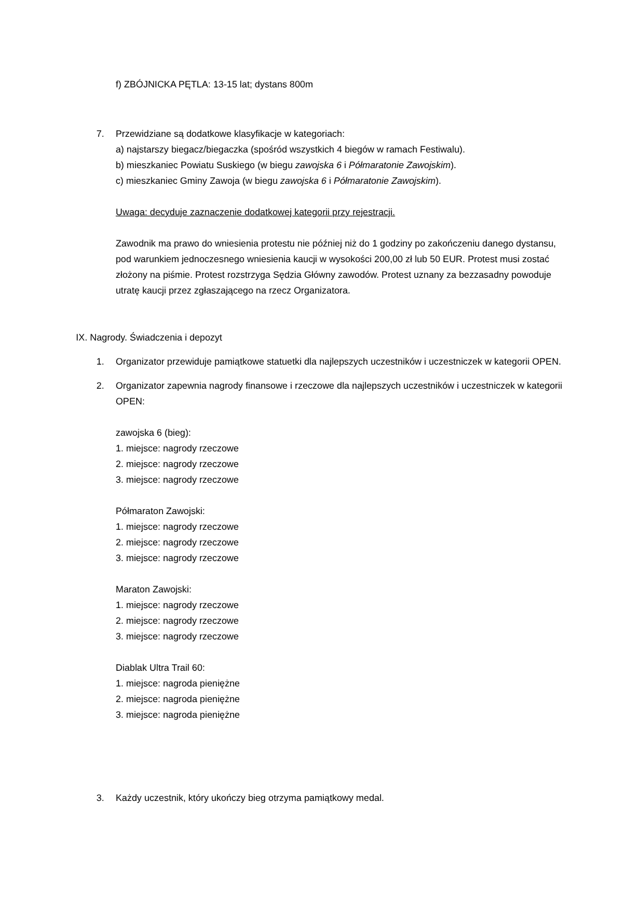f) ZBÓJNICKA PĘTLA: 13-15 lat; dystans 800m
7. Przewidziane są dodatkowe klasyfikacje w kategoriach:
a) najstarszy biegacz/biegaczka (spośród wszystkich 4 biegów w ramach Festiwalu).
b) mieszkaniec Powiatu Suskiego (w biegu zawojska 6 i Półmaratonie Zawojskim).
c) mieszkaniec Gminy Zawoja (w biegu zawojska 6 i Półmaratonie Zawojskim).
Uwaga: decyduje zaznaczenie dodatkowej kategorii przy rejestracji.
Zawodnik ma prawo do wniesienia protestu nie później niż do 1 godziny po zakończeniu danego dystansu, pod warunkiem jednoczesnego wniesienia kaucji w wysokości 200,00 zł lub 50 EUR. Protest musi zostać złożony na piśmie. Protest rozstrzyga Sędzia Główny zawodów. Protest uznany za bezzasadny powoduje utratę kaucji przez zgłaszającego na rzecz Organizatora.
IX. Nagrody. Świadczenia i depozyt
1. Organizator przewiduje pamiątkowe statuetki dla najlepszych uczestników i uczestniczek w kategorii OPEN.
2. Organizator zapewnia nagrody finansowe i rzeczowe dla najlepszych uczestników i uczestniczek w kategorii OPEN:
zawojska 6 (bieg):
1. miejsce: nagrody rzeczowe
2. miejsce: nagrody rzeczowe
3. miejsce: nagrody rzeczowe
Półmaraton Zawojski:
1. miejsce: nagrody rzeczowe
2. miejsce: nagrody rzeczowe
3. miejsce: nagrody rzeczowe
Maraton Zawojski:
1. miejsce: nagrody rzeczowe
2. miejsce: nagrody rzeczowe
3. miejsce: nagrody rzeczowe
Diablak Ultra Trail 60:
1. miejsce: nagroda pieniężne
2. miejsce: nagroda pieniężne
3. miejsce: nagroda pieniężne
3. Każdy uczestnik, który ukończy bieg otrzyma pamiątkowy medal.